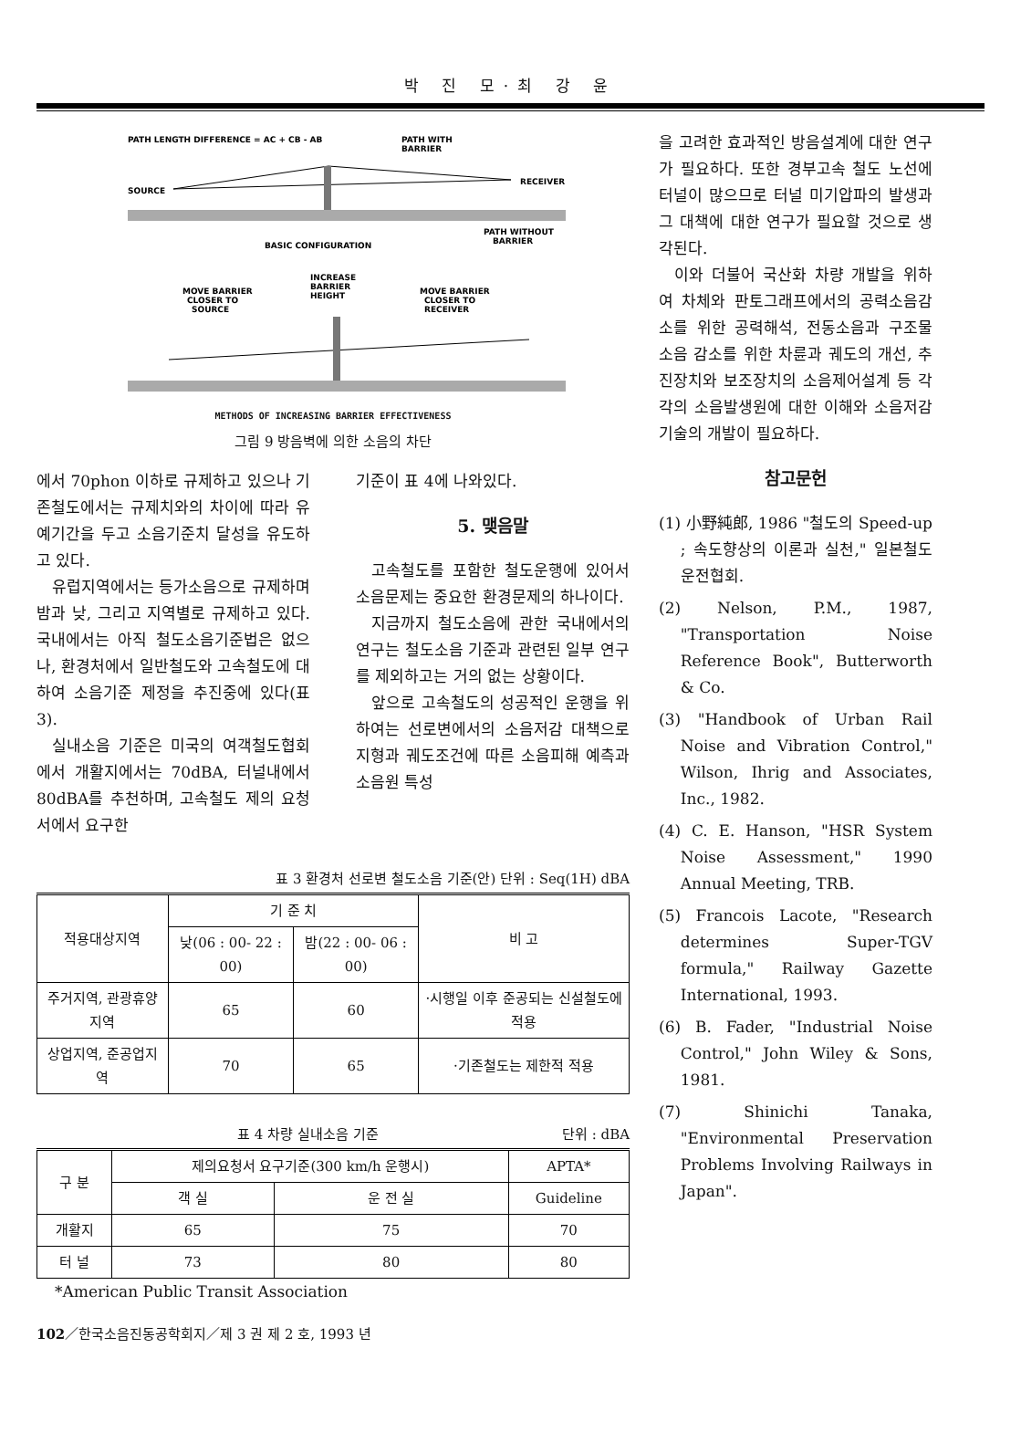박 진 모·최 강 윤
PATH LENGTH DIFFERENCE = AC + CB - AB
PATH WITH
BARRIER
SOURCE
RECEIVER
PATH WITHOUT
BARRIER
BASIC CONFIGURATION
INCREASE
BARRIER
HEIGHT
MOVE BARRIER
CLOSER TO
SOURCE
MOVE BARRIER
CLOSER TO
RECEIVER
METHODS OF INCREASING BARRIER EFFECTIVENESS
그림 9 방음벽에 의한 소음의 차단
에서 70phon 이하로 규제하고 있으나 기존철도에서는 규제치와의 차이에 따라 유예기간을 두고 소음기준치 달성을 유도하고 있다.
유럽지역에서는 등가소음으로 규제하며 밤과 낮, 그리고 지역별로 규제하고 있다. 국내에서는 아직 철도소음기준법은 없으나, 환경처에서 일반철도와 고속철도에 대하여 소음기준 제정을 추진중에 있다(표 3).
실내소음 기준은 미국의 여객철도협회에서 개활지에서는 70dBA, 터널내에서 80dBA를 추천하며, 고속철도 제의 요청서에서 요구한
기준이 표 4에 나와있다.
5. 맺음말
고속철도를 포함한 철도운행에 있어서 소음문제는 중요한 환경문제의 하나이다.
지금까지 철도소음에 관한 국내에서의 연구는 철도소음 기준과 관련된 일부 연구를 제외하고는 거의 없는 상황이다.
앞으로 고속철도의 성공적인 운행을 위하여는 선로변에서의 소음저감 대책으로 지형과 궤도조건에 따른 소음피해 예측과 소음원 특성
표 3 환경처 선로변 철도소음 기준(안) 단위 : Seq(1H) dBA
| 적용대상지역 | 기 준 치 | | 비 고 |
| | 낮(06 : 00- 22 : 00) | 밤(22 : 00- 06 : 00) | |
| 주거지역, 관광휴양지역 | 65 | 60 | ·시행일 이후 준공되는 신설철도에 적용 |
| 상업지역, 준공업지역 | 70 | 65 | ·기존철도는 제한적 적용 |
표 4 차량 실내소음 기준 단위 : dBA
| 구 분 | 제의요청서 요구기준(300 km/h 운행시) | | APTA* |
| | 객 실 | 운 전 실 | Guideline |
| 개활지 | 65 | 75 | 70 |
| 터 널 | 73 | 80 | 80 |
*American Public Transit Association
을 고려한 효과적인 방음설계에 대한 연구가 필요하다. 또한 경부고속 철도 노선에 터널이 많으므로 터널 미기압파의 발생과 그 대책에 대한 연구가 필요할 것으로 생각된다.
이와 더불어 국산화 차량 개발을 위하여 차체와 판토그래프에서의 공력소음감소를 위한 공력해석, 전동소음과 구조물 소음 감소를 위한 차륜과 궤도의 개선, 추진장치와 보조장치의 소음제어설계 등 각각의 소음발생원에 대한 이해와 소음저감 기술의 개발이 필요하다.
참고문헌
(1) 小野純郎, 1986 "철도의 Speed-up ; 속도향상의 이론과 실천," 일본철도운전협회.
(2) Nelson, P.M., 1987, "Transportation Noise Reference Book", Butterworth & Co.
(3) "Handbook of Urban Rail Noise and Vibration Control," Wilson, Ihrig and Associates, Inc., 1982.
(4) C. E. Hanson, "HSR System Noise Assessment," 1990 Annual Meeting, TRB.
(5) Francois Lacote, "Research determines Super-TGV formula," Railway Gazette International, 1993.
(6) B. Fader, "Industrial Noise Control," John Wiley & Sons, 1981.
(7) Shinichi Tanaka, "Environmental Preservation Problems Involving Railways in Japan".
102／한국소음진동공학회지／제 3 권 제 2 호, 1993 년